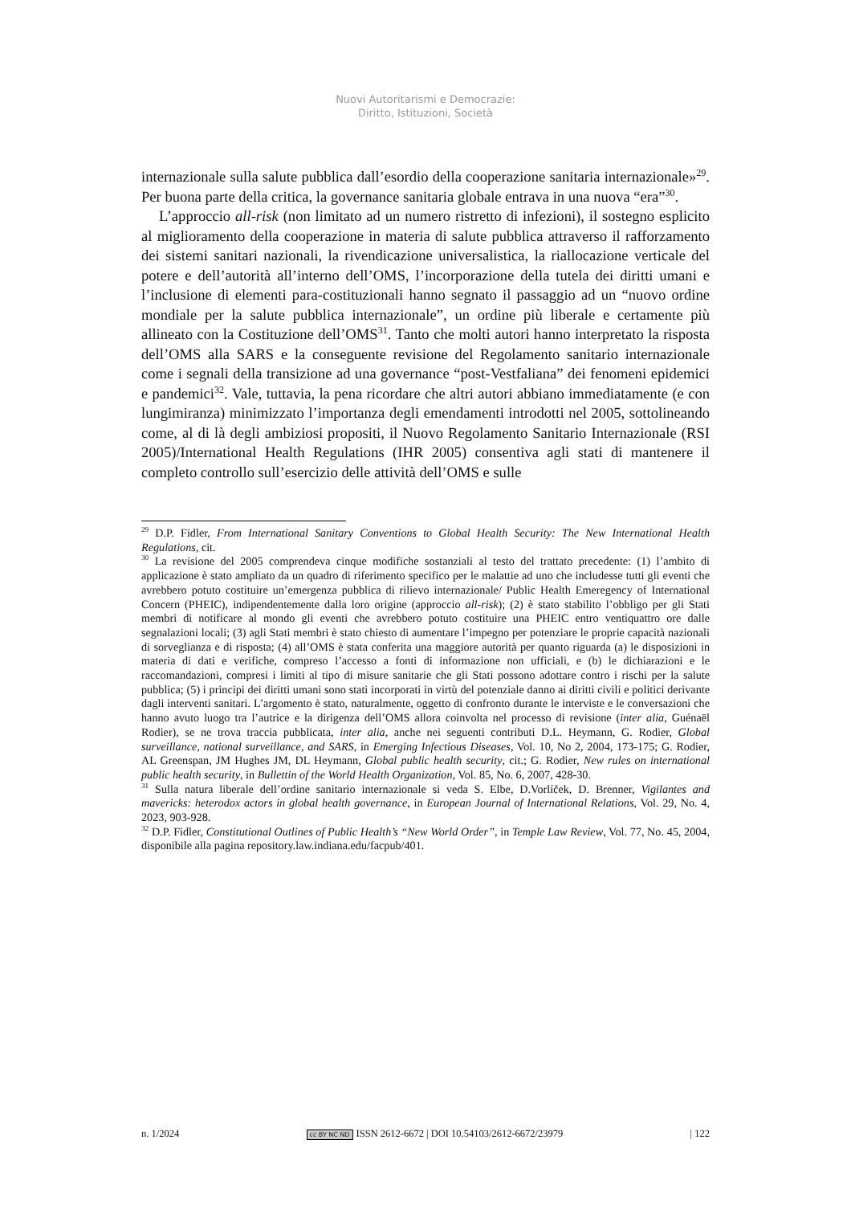Nuovi Autoritarismi e Democrazie:
Diritto, Istituzioni, Società
internazionale sulla salute pubblica dall’esordio della cooperazione sanitaria internazionale»<sup>29</sup>. Per buona parte della critica, la governance sanitaria globale entrava in una nuova “era”<sup>30</sup>.
L’approccio all-risk (non limitato ad un numero ristretto di infezioni), il sostegno esplicito al miglioramento della cooperazione in materia di salute pubblica attraverso il rafforzamento dei sistemi sanitari nazionali, la rivendicazione universalistica, la riallocazione verticale del potere e dell’autorità all’interno dell’OMS, l’incorporazione della tutela dei diritti umani e l’inclusione di elementi para-costituzionali hanno segnato il passaggio ad un “nuovo ordine mondiale per la salute pubblica internazionale”, un ordine più liberale e certamente più allineato con la Costituzione dell’OMS<sup>31</sup>. Tanto che molti autori hanno interpretato la risposta dell’OMS alla SARS e la conseguente revisione del Regolamento sanitario internazionale come i segnali della transizione ad una governance “post-Vestfaliana” dei fenomeni epidemici e pandemici<sup>32</sup>. Vale, tuttavia, la pena ricordare che altri autori abbiano immediatamente (e con lungimiranza) minimizzato l’importanza degli emendamenti introdotti nel 2005, sottolineando come, al di là degli ambiziosi propositi, il Nuovo Regolamento Sanitario Internazionale (RSI 2005)/International Health Regulations (IHR 2005) consentiva agli stati di mantenere il completo controllo sull’esercizio delle attività dell’OMS e sulle
<sup>29</sup> D.P. Fidler, From International Sanitary Conventions to Global Health Security: The New International Health Regulations, cit.
<sup>30</sup> La revisione del 2005 comprendeva cinque modifiche sostanziali al testo del trattato precedente: (1) l’ambito di applicazione è stato ampliato da un quadro di riferimento specifico per le malattie ad uno che includesse tutti gli eventi che avrebbero potuto costituire un’emergenza pubblica di rilievo internazionale/ Public Health Emeregency of International Concern (PHEIC), indipendentemente dalla loro origine (approccio all-risk); (2) è stato stabilito l’obbligo per gli Stati membri di notificare al mondo gli eventi che avrebbero potuto costituire una PHEIC entro ventiquattro ore dalle segnalazioni locali; (3) agli Stati membri è stato chiesto di aumentare l’impegno per potenziare le proprie capacità nazionali di sorveglianza e di risposta; (4) all’OMS è stata conferita una maggiore autorità per quanto riguarda (a) le disposizioni in materia di dati e verifiche, compreso l’accesso a fonti di informazione non ufficiali, e (b) le dichiarazioni e le raccomandazioni, compresi i limiti al tipo di misure sanitarie che gli Stati possono adottare contro i rischi per la salute pubblica; (5) i principi dei diritti umani sono stati incorporati in virtù del potenziale danno ai diritti civili e politici derivante dagli interventi sanitari. L’argomento è stato, naturalmente, oggetto di confronto durante le interviste e le conversazioni che hanno avuto luogo tra l’autrice e la dirigenza dell’OMS allora coinvolta nel processo di revisione (inter alia, Guénaël Rodier), se ne trova traccia pubblicata, inter alia, anche nei seguenti contributi D.L. Heymann, G. Rodier, Global surveillance, national surveillance, and SARS, in Emerging Infectious Diseases, Vol. 10, No 2, 2004, 173-175; G. Rodier, AL Greenspan, JM Hughes JM, DL Heymann, Global public health security, cit.; G. Rodier, New rules on international public health security, in Bullettin of the World Health Organization, Vol. 85, No. 6, 2007, 428-30.
<sup>31</sup> Sulla natura liberale dell’ordine sanitario internazionale si veda S. Elbe, D.Vorlíček, D. Brenner, Vigilantes and mavericks: heterodox actors in global health governance, in European Journal of International Relations, Vol. 29, No. 4, 2023, 903-928.
<sup>32</sup> D.P. Fidler, Constitutional Outlines of Public Health’s “New World Order”, in Temple Law Review, Vol. 77, No. 45, 2004, disponibile alla pagina repository.law.indiana.edu/facpub/401.
n. 1/2024 cc BY NC ND ISSN 2612-6672 | DOI 10.54103/2612-6672/23979 | 122